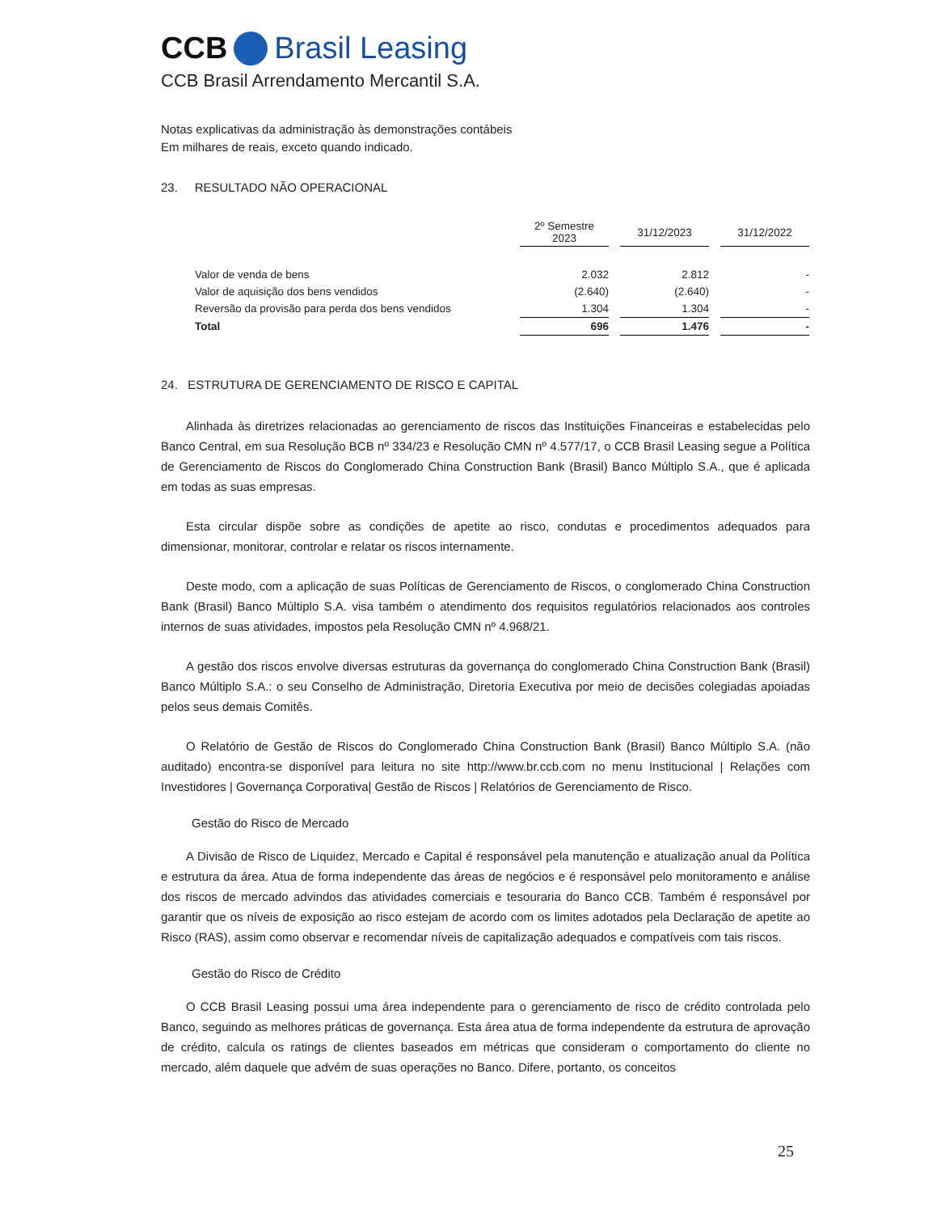CCB Brasil Leasing
CCB Brasil Arrendamento Mercantil S.A.
Notas explicativas da administração às demonstrações contábeis
Em milhares de reais, exceto quando indicado.
23. RESULTADO NÃO OPERACIONAL
| | 2º Semestre 2023 | | 31/12/2023 | | 31/12/2022 |
| Valor de venda de bens | 2.032 | | 2.812 | | - |
| Valor de aquisição dos bens vendidos | (2.640) | | (2.640) | | - |
| Reversão da provisão para perda dos bens vendidos | 1.304 | | 1.304 | | - |
| Total | 696 | | 1.476 | | - |
24. ESTRUTURA DE GERENCIAMENTO DE RISCO E CAPITAL
Alinhada às diretrizes relacionadas ao gerenciamento de riscos das Instituições Financeiras e estabelecidas pelo Banco Central, em sua Resolução BCB nº 334/23 e Resolução CMN nº 4.577/17, o CCB Brasil Leasing segue a Política de Gerenciamento de Riscos do Conglomerado China Construction Bank (Brasil) Banco Múltiplo S.A., que é aplicada em todas as suas empresas.
Esta circular dispõe sobre as condições de apetite ao risco, condutas e procedimentos adequados para dimensionar, monitorar, controlar e relatar os riscos internamente.
Deste modo, com a aplicação de suas Políticas de Gerenciamento de Riscos, o conglomerado China Construction Bank (Brasil) Banco Múltiplo S.A. visa também o atendimento dos requisitos regulatórios relacionados aos controles internos de suas atividades, impostos pela Resolução CMN nº 4.968/21.
A gestão dos riscos envolve diversas estruturas da governança do conglomerado China Construction Bank (Brasil) Banco Múltiplo S.A.: o seu Conselho de Administração, Diretoria Executiva por meio de decisões colegiadas apoiadas pelos seus demais Comitês.
O Relatório de Gestão de Riscos do Conglomerado China Construction Bank (Brasil) Banco Múltiplo S.A. (não auditado) encontra-se disponível para leitura no site http://www.br.ccb.com no menu Institucional | Relações com Investidores | Governança Corporativa| Gestão de Riscos | Relatórios de Gerenciamento de Risco.
Gestão do Risco de Mercado
A Divisão de Risco de Liquidez, Mercado e Capital é responsável pela manutenção e atualização anual da Política e estrutura da área. Atua de forma independente das áreas de negócios e é responsável pelo monitoramento e análise dos riscos de mercado advindos das atividades comerciais e tesouraria do Banco CCB. Também é responsável por garantir que os níveis de exposição ao risco estejam de acordo com os limites adotados pela Declaração de apetite ao Risco (RAS), assim como observar e recomendar níveis de capitalização adequados e compatíveis com tais riscos.
Gestão do Risco de Crédito
O CCB Brasil Leasing possui uma área independente para o gerenciamento de risco de crédito controlada pelo Banco, seguindo as melhores práticas de governança. Esta área atua de forma independente da estrutura de aprovação de crédito, calcula os ratings de clientes baseados em métricas que consideram o comportamento do cliente no mercado, além daquele que advém de suas operações no Banco. Difere, portanto, os conceitos
25